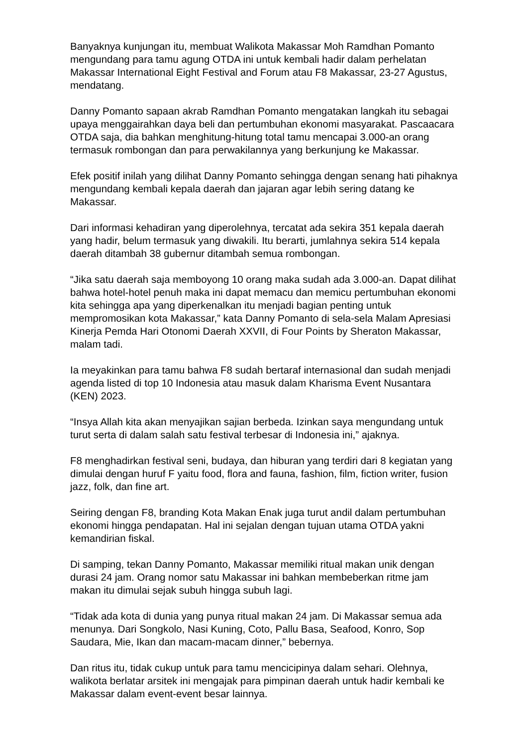Banyaknya kunjungan itu, membuat Walikota Makassar Moh Ramdhan Pomanto mengundang para tamu agung OTDA ini untuk kembali hadir dalam perhelatan Makassar International Eight Festival and Forum atau F8 Makassar, 23-27 Agustus, mendatang.
Danny Pomanto sapaan akrab Ramdhan Pomanto mengatakan langkah itu sebagai upaya menggairahkan daya beli dan pertumbuhan ekonomi masyarakat. Pascaacara OTDA saja, dia bahkan menghitung-hitung total tamu mencapai 3.000-an orang termasuk rombongan dan para perwakilannya yang berkunjung ke Makassar.
Efek positif inilah yang dilihat Danny Pomanto sehingga dengan senang hati pihaknya mengundang kembali kepala daerah dan jajaran agar lebih sering datang ke Makassar.
Dari informasi kehadiran yang diperolehnya, tercatat ada sekira 351 kepala daerah yang hadir, belum termasuk yang diwakili. Itu berarti, jumlahnya sekira 514 kepala daerah ditambah 38 gubernur ditambah semua rombongan.
“Jika satu daerah saja memboyong 10 orang maka sudah ada 3.000-an. Dapat dilihat bahwa hotel-hotel penuh maka ini dapat memacu dan memicu pertumbuhan ekonomi kita sehingga apa yang diperkenalkan itu menjadi bagian penting untuk mempromosikan kota Makassar,” kata Danny Pomanto di sela-sela Malam Apresiasi Kinerja Pemda Hari Otonomi Daerah XXVII, di Four Points by Sheraton Makassar, malam tadi.
Ia meyakinkan para tamu bahwa F8 sudah bertaraf internasional dan sudah menjadi agenda listed di top 10 Indonesia atau masuk dalam Kharisma Event Nusantara (KEN) 2023.
“Insya Allah kita akan menyajikan sajian berbeda. Izinkan saya mengundang untuk turut serta di dalam salah satu festival terbesar di Indonesia ini,” ajaknya.
F8 menghadirkan festival seni, budaya, dan hiburan yang terdiri dari 8 kegiatan yang dimulai dengan huruf F yaitu food, flora and fauna, fashion, film, fiction writer, fusion jazz, folk, dan fine art.
Seiring dengan F8, branding Kota Makan Enak juga turut andil dalam pertumbuhan ekonomi hingga pendapatan. Hal ini sejalan dengan tujuan utama OTDA yakni kemandirian fiskal.
Di samping, tekan Danny Pomanto, Makassar memiliki ritual makan unik dengan durasi 24 jam. Orang nomor satu Makassar ini bahkan membeberkan ritme jam makan itu dimulai sejak subuh hingga subuh lagi.
“Tidak ada kota di dunia yang punya ritual makan 24 jam. Di Makassar semua ada menunya. Dari Songkolo, Nasi Kuning, Coto, Pallu Basa, Seafood, Konro, Sop Saudara, Mie, Ikan dan macam-macam dinner,” bebernya.
Dan ritus itu, tidak cukup untuk para tamu mencicipinya dalam sehari. Olehnya, walikota berlatar arsitek ini mengajak para pimpinan daerah untuk hadir kembali ke Makassar dalam event-event besar lainnya.